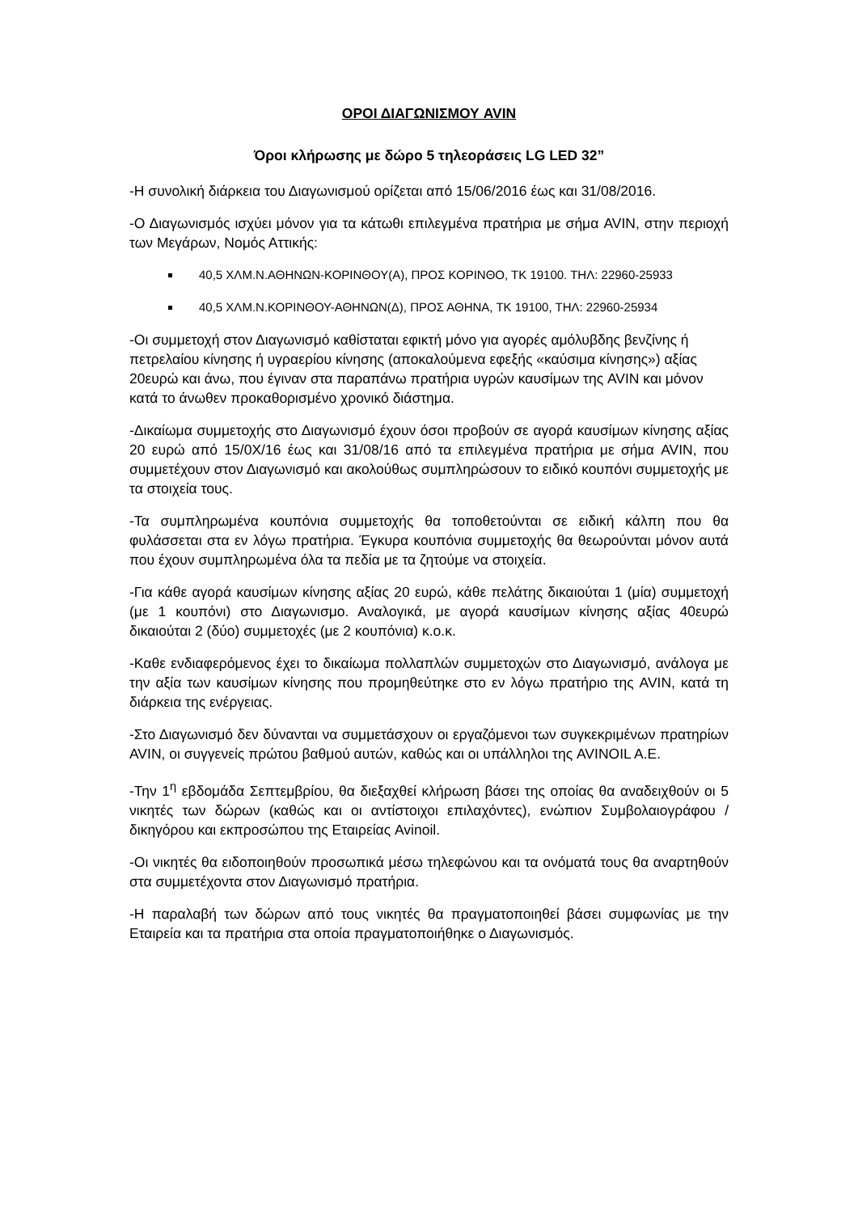ΟΡΟΙ ΔΙΑΓΩΝΙΣΜΟΥ AVIN
Όροι κλήρωσης με δώρο 5 τηλεοράσεις LG LED 32”
-Η συνολική διάρκεια του Διαγωνισμού ορίζεται από 15/06/2016 έως και 31/08/2016.
-Ο Διαγωνισμός ισχύει μόνον για τα κάτωθι επιλεγμένα πρατήρια με σήμα AVIN, στην περιοχή των Μεγάρων, Νομός Αττικής:
40,5 ΧΛΜ.Ν.ΑΘΗΝΩΝ-ΚΟΡΙΝΘΟΥ(Α), ΠΡΟΣ ΚΟΡΙΝΘΟ, ΤΚ 19100. ΤΗΛ: 22960-25933
40,5 ΧΛΜ.Ν.ΚΟΡΙΝΘΟΥ-ΑΘΗΝΩΝ(Δ), ΠΡΟΣ ΑΘΗΝΑ, ΤΚ 19100, ΤΗΛ: 22960-25934
-Οι συμμετοχή στον Διαγωνισμό καθίσταται εφικτή μόνο για αγορές αμόλυβδης βενζίνης ή πετρελαίου κίνησης ή υγραερίου κίνησης (αποκαλούμενα εφεξής «καύσιμα κίνησης») αξίας 20ευρώ και άνω, που έγιναν στα παραπάνω πρατήρια υγρών καυσίμων της AVIN και μόνον κατά το άνωθεν προκαθορισμένο χρονικό διάστημα.
-Δικαίωμα συμμετοχής στο Διαγωνισμό έχουν όσοι προβούν σε αγορά καυσίμων κίνησης αξίας 20 ευρώ από 15/0Χ/16 έως και 31/08/16 από τα επιλεγμένα πρατήρια με σήμα AVIN, που συμμετέχουν στον Διαγωνισμό και ακολούθως συμπληρώσουν το ειδικό κουπόνι συμμετοχής με τα στοιχεία τους.
-Τα συμπληρωμένα κουπόνια συμμετοχής θα τοποθετούνται σε ειδική κάλπη που θα φυλάσσεται στα εν λόγω πρατήρια. Έγκυρα κουπόνια συμμετοχής θα θεωρούνται μόνον αυτά που έχουν συμπληρωμένα όλα τα πεδία με τα ζητούμε να στοιχεία.
-Για κάθε αγορά καυσίμων κίνησης αξίας 20 ευρώ, κάθε πελάτης δικαιούται 1 (μία) συμμετοχή (με 1 κουπόνι) στο Διαγωνισμο. Αναλογικά, με αγορά καυσίμων κίνησης αξίας 40ευρώ δικαιούται 2 (δύο) συμμετοχές (με 2 κουπόνια) κ.ο.κ.
-Καθε ενδιαφερόμενος έχει το δικαίωμα πολλαπλών συμμετοχών στο Διαγωνισμό, ανάλογα με την αξία των καυσίμων κίνησης που προμηθεύτηκε στο εν λόγω πρατήριο της AVIN, κατά τη διάρκεια της ενέργειας.
-Στο Διαγωνισμό δεν δύνανται να συμμετάσχουν οι εργαζόμενοι των συγκεκριμένων πρατηρίων AVIN, οι συγγενείς πρώτου βαθμού αυτών, καθώς και οι υπάλληλοι της AVINOIL A.E.
-Την 1<sup>η</sup> εβδομάδα Σεπτεμβρίου, θα διεξαχθεί κλήρωση βάσει της οποίας θα αναδειχθούν οι 5 νικητές των δώρων (καθώς και οι αντίστοιχοι επιλαχόντες), ενώπιον Συμβολαιογράφου / δικηγόρου και εκπροσώπου της Εταιρείας Avinoil.
-Οι νικητές θα ειδοποιηθούν προσωπικά μέσω τηλεφώνου και τα ονόματά τους θα αναρτηθούν στα συμμετέχοντα στον Διαγωνισμό πρατήρια.
-Η παραλαβή των δώρων από τους νικητές θα πραγματοποιηθεί βάσει συμφωνίας με την Εταιρεία και τα πρατήρια στα οποία πραγματοποιήθηκε ο Διαγωνισμός.